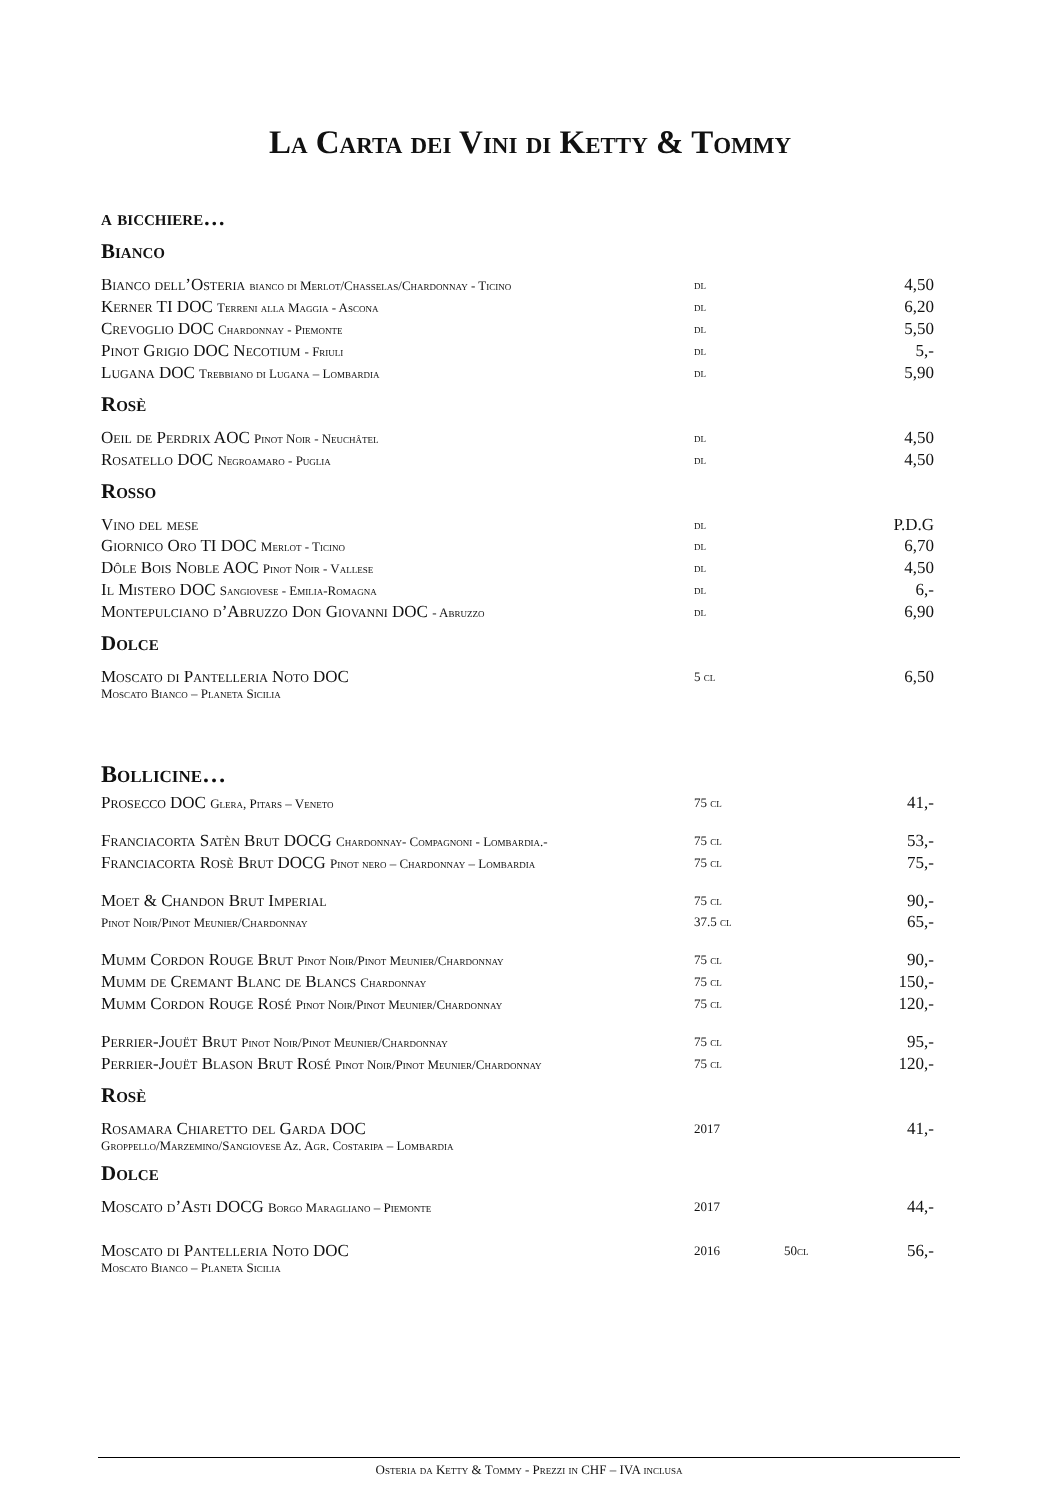La Carta dei Vini di Ketty & Tommy
a bicchiere…
Bianco
| Bianco dell’Osteria bianco di Merlot/Chasselas/Chardonnay - Ticino | dl | | 4,50 |
| Kerner TI DOC Terreni alla Maggia - Ascona | dl | | 6,20 |
| Crevoglio DOC Chardonnay - Piemonte | dl | | 5,50 |
| Pinot Grigio DOC Necotium - Friuli | dl | | 5,- |
| Lugana DOC Trebbiano di Lugana – Lombardia | dl | | 5,90 |
Rosè
| Oeil de Perdrix AOC Pinot Noir - Neuchâtel | dl | | 4,50 |
| Rosatello DOC Negroamaro - Puglia | dl | | 4,50 |
Rosso
| Vino del mese | dl | | P.D.G |
| Giornico Oro TI DOC Merlot - Ticino | dl | | 6,70 |
| Dôle Bois Noble AOC Pinot Noir - Vallese | dl | | 4,50 |
| Il Mistero DOC Sangiovese - Emilia-Romagna | dl | | 6,- |
| Montepulciano d’Abruzzo Don Giovanni DOC - Abruzzo | dl | | 6,90 |
Dolce
| Moscato di Pantelleria Noto DOC Moscato Bianco – Planeta Sicilia | 5 cl | | 6,50 |
Bollicine…
| Prosecco DOC Glera, Pitars – Veneto | 75 cl | | 41,- |
| Franciacorta Satèn Brut DOCG Chardonnay- Compagnoni - Lombardia.- | 75 cl | | 53,- |
| Franciacorta Rosè Brut DOCG Pinot nero – Chardonnay – Lombardia | 75 cl | | 75,- |
| Moet & Chandon Brut Imperial | 75 cl | | 90,- |
| Pinot Noir/Pinot Meunier/Chardonnay | 37.5 cl | | 65,- |
| Mumm Cordon Rouge Brut Pinot Noir/Pinot Meunier/Chardonnay | 75 cl | | 90,- |
| Mumm de Cremant Blanc de Blancs Chardonnay | 75 cl | | 150,- |
| Mumm Cordon Rouge Rosé Pinot Noir/Pinot Meunier/Chardonnay | 75 cl | | 120,- |
| Perrier-Jouët Brut Pinot Noir/Pinot Meunier/Chardonnay | 75 cl | | 95,- |
| Perrier-Jouët Blason Brut Rosé Pinot Noir/Pinot Meunier/Chardonnay | 75 cl | | 120,- |
Rosè
| Rosamara Chiaretto del Garda DOC Groppello/Marzemino/Sangiovese Az. Agr. Costaripa – Lombardia | 2017 | | 41,- |
Dolce
| Moscato d’Asti DOCG Borgo Maragliano – Piemonte | 2017 | | 44,- |
| Moscato di Pantelleria Noto DOC Moscato Bianco – Planeta Sicilia | 2016 | 50cl | 56,- |
Osteria da Ketty & Tommy - Prezzi in CHF – IVA inclusa